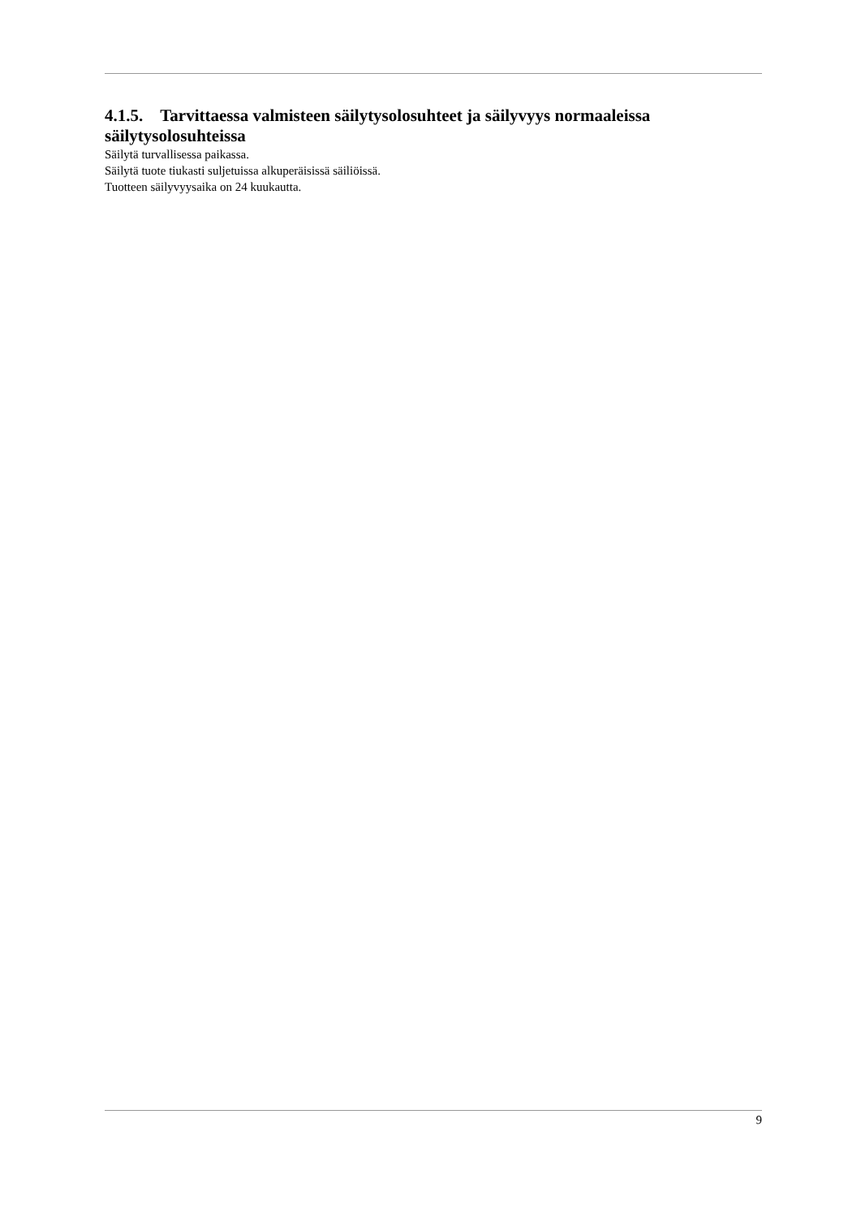4.1.5. Tarvittaessa valmisteen säilytysolosuhteet ja säilyvyys normaaleissa säilytysolosuhteissa
Säilytä turvallisessa paikassa.
Säilytä tuote tiukasti suljetuissa alkuperäisissä säiliöissä.
Tuotteen säilyvyysaika on 24 kuukautta.
9